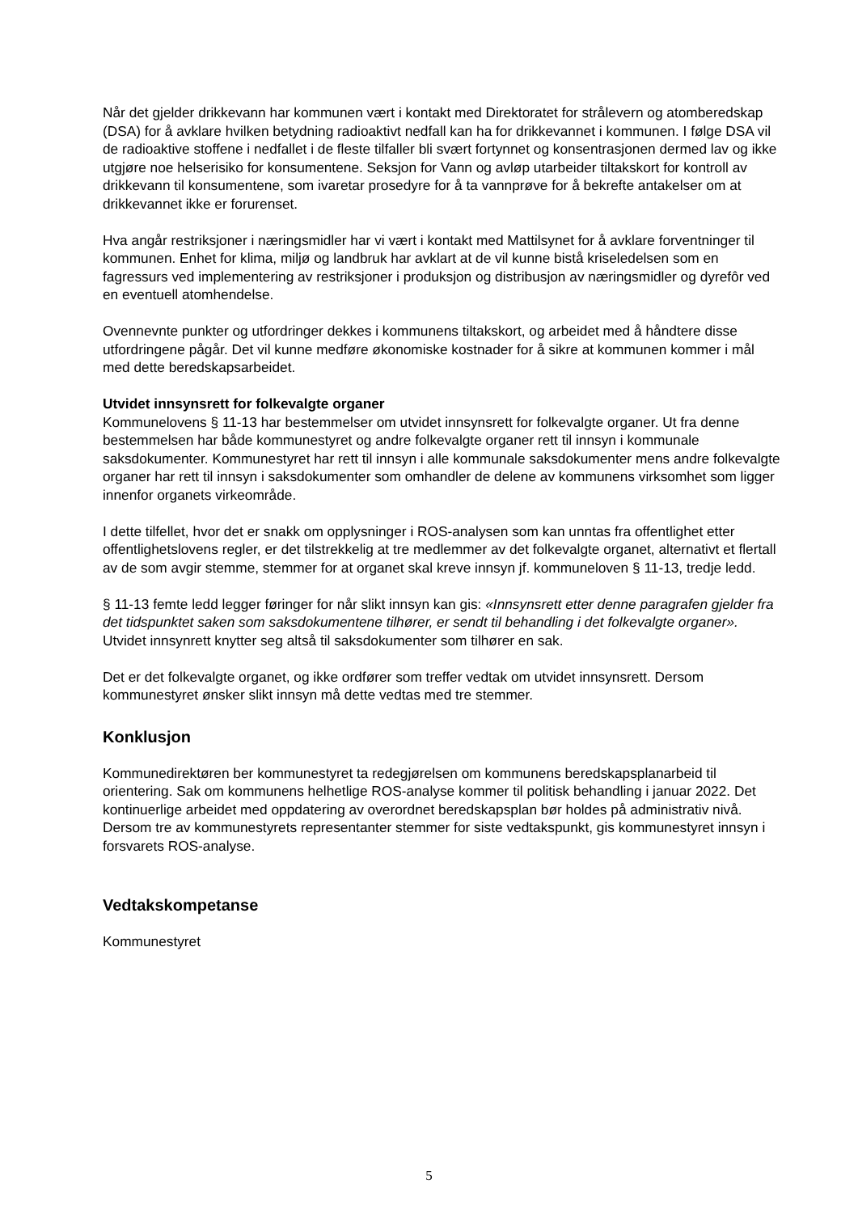Når det gjelder drikkevann har kommunen vært i kontakt med Direktoratet for strålevern og atomberedskap (DSA) for å avklare hvilken betydning radioaktivt nedfall kan ha for drikkevannet i kommunen. I følge DSA vil de radioaktive stoffene i nedfallet i de fleste tilfaller bli svært fortynnet og konsentrasjonen dermed lav og ikke utgjøre noe helserisiko for konsumentene. Seksjon for Vann og avløp utarbeider tiltakskort for kontroll av drikkevann til konsumentene, som ivaretar prosedyre for å ta vannprøve for å bekrefte antakelser om at drikkevannet ikke er forurenset.
Hva angår restriksjoner i næringsmidler har vi vært i kontakt med Mattilsynet for å avklare forventninger til kommunen. Enhet for klima, miljø og landbruk har avklart at de vil kunne bistå kriseledelsen som en fagressurs ved implementering av restriksjoner i produksjon og distribusjon av næringsmidler og dyrefôr ved en eventuell atomhendelse.
Ovennevnte punkter og utfordringer dekkes i kommunens tiltakskort, og arbeidet med å håndtere disse utfordringene pågår. Det vil kunne medføre økonomiske kostnader for å sikre at kommunen kommer i mål med dette beredskapsarbeidet.
Utvidet innsynsrett for folkevalgte organer
Kommunelovens § 11-13 har bestemmelser om utvidet innsynsrett for folkevalgte organer. Ut fra denne bestemmelsen har både kommunestyret og andre folkevalgte organer rett til innsyn i kommunale saksdokumenter. Kommunestyret har rett til innsyn i alle kommunale saksdokumenter mens andre folkevalgte organer har rett til innsyn i saksdokumenter som omhandler de delene av kommunens virksomhet som ligger innenfor organets virkeområde.
I dette tilfellet, hvor det er snakk om opplysninger i ROS-analysen som kan unntas fra offentlighet etter offentlighetslovens regler, er det tilstrekkelig at tre medlemmer av det folkevalgte organet, alternativt et flertall av de som avgir stemme, stemmer for at organet skal kreve innsyn jf. kommuneloven § 11-13, tredje ledd.
§ 11-13 femte ledd legger føringer for når slikt innsyn kan gis: «Innsynsrett etter denne paragrafen gjelder fra det tidspunktet saken som saksdokumentene tilhører, er sendt til behandling i det folkevalgte organer». Utvidet innsynrett knytter seg altså til saksdokumenter som tilhører en sak.
Det er det folkevalgte organet, og ikke ordfører som treffer vedtak om utvidet innsynsrett. Dersom kommunestyret ønsker slikt innsyn må dette vedtas med tre stemmer.
Konklusjon
Kommunedirektøren ber kommunestyret ta redegjørelsen om kommunens beredskapsplanarbeid til orientering. Sak om kommunens helhetlige ROS-analyse kommer til politisk behandling i januar 2022. Det kontinuerlige arbeidet med oppdatering av overordnet beredskapsplan bør holdes på administrativ nivå. Dersom tre av kommunestyrets representanter stemmer for siste vedtakspunkt, gis kommunestyret innsyn i forsvarets ROS-analyse.
Vedtakskompetanse
Kommunestyret
5